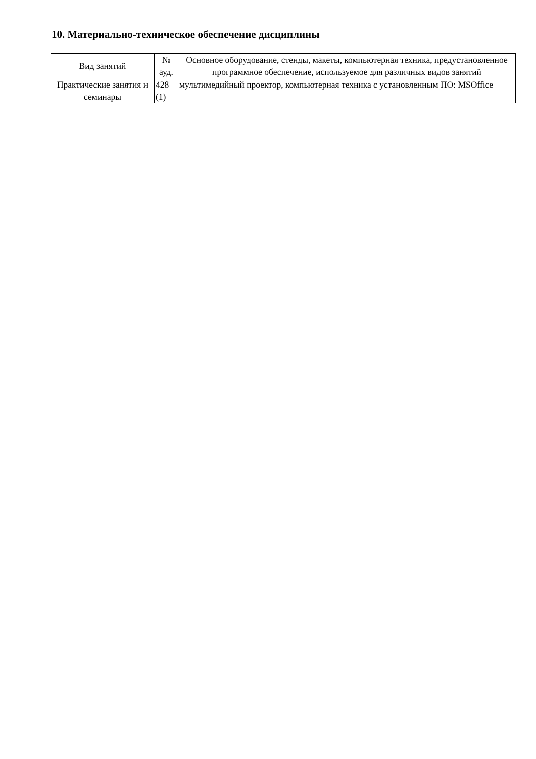10. Материально-техническое обеспечение дисциплины
| Вид занятий | № ауд. | Основное оборудование, стенды, макеты, компьютерная техника, предустановленное программное обеспечение, используемое для различных видов занятий |
| --- | --- | --- |
| Практические занятия и семинары | 428 (1) | мультимедийный проектор, компьютерная техника с установленным ПО: MSOffice |